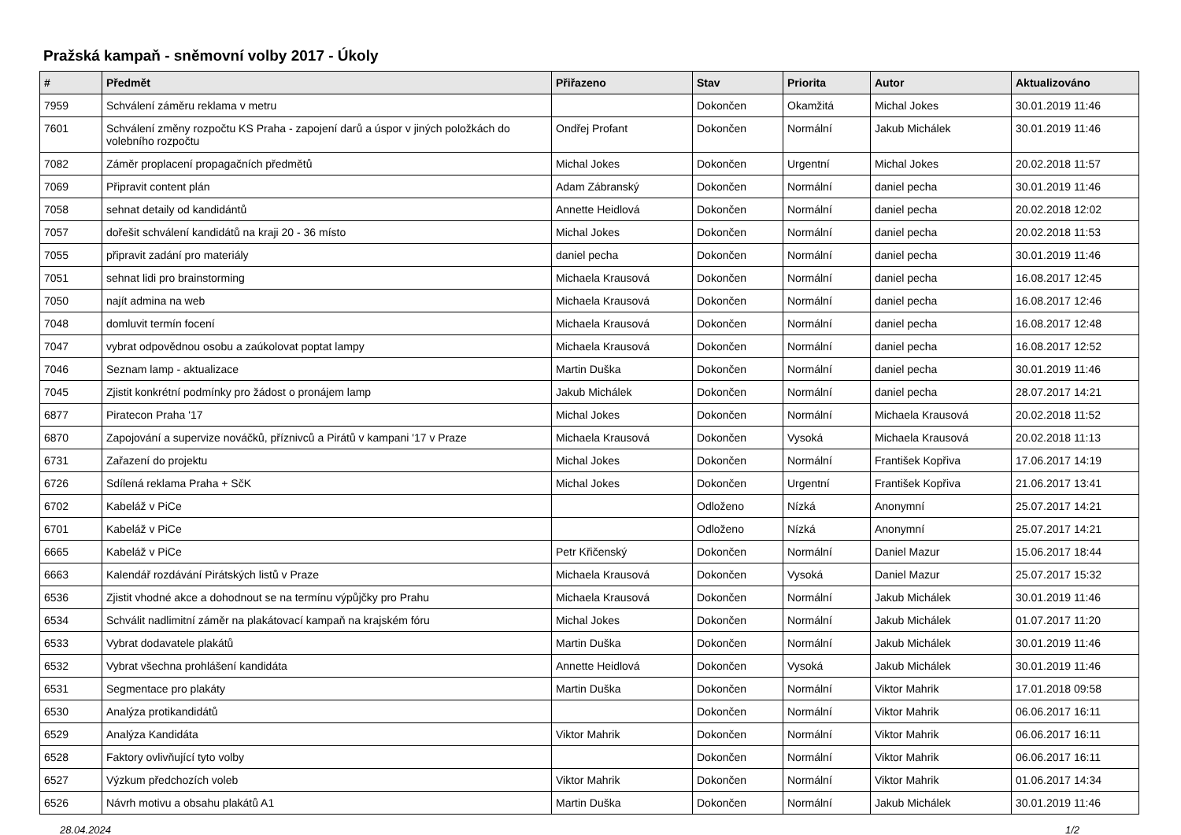Pražská kampaň - sněmovní volby 2017 - Úkoly
| # | Předmět | Přiřazeno | Stav | Priorita | Autor | Aktualizováno |
| --- | --- | --- | --- | --- | --- | --- |
| 7959 | Schválení záměru reklama v metru | | Dokončen | Okamžitá | Michal Jokes | 30.01.2019 11:46 |
| 7601 | Schválení změny rozpočtu KS Praha - zapojení darů a úspor v jiných položkách do volebního rozpočtu | Ondřej Profant | Dokončen | Normální | Jakub Michálek | 30.01.2019 11:46 |
| 7082 | Záměr proplacení propagačních předmětů | Michal Jokes | Dokončen | Urgentní | Michal Jokes | 20.02.2018 11:57 |
| 7069 | Připravit content plán | Adam Zábranský | Dokončen | Normální | daniel pecha | 30.01.2019 11:46 |
| 7058 | sehnat detaily od kandidántů | Annette Heidlová | Dokončen | Normální | daniel pecha | 20.02.2018 12:02 |
| 7057 | dořešit schválení kandidátů na kraji 20 - 36 místo | Michal Jokes | Dokončen | Normální | daniel pecha | 20.02.2018 11:53 |
| 7055 | připravit zadání pro materiály | daniel pecha | Dokončen | Normální | daniel pecha | 30.01.2019 11:46 |
| 7051 | sehnat lidi pro brainstorming | Michaela Krausová | Dokončen | Normální | daniel pecha | 16.08.2017 12:45 |
| 7050 | najít admina na web | Michaela Krausová | Dokončen | Normální | daniel pecha | 16.08.2017 12:46 |
| 7048 | domluvit termín focení | Michaela Krausová | Dokončen | Normální | daniel pecha | 16.08.2017 12:48 |
| 7047 | vybrat odpovědnou osobu a zaúkolovat poptat lampy | Michaela Krausová | Dokončen | Normální | daniel pecha | 16.08.2017 12:52 |
| 7046 | Seznam lamp - aktualizace | Martin Duška | Dokončen | Normální | daniel pecha | 30.01.2019 11:46 |
| 7045 | Zjistit konkrétní podmínky pro žádost o pronájem lamp | Jakub Michálek | Dokončen | Normální | daniel pecha | 28.07.2017 14:21 |
| 6877 | Piratecon Praha '17 | Michal Jokes | Dokončen | Normální | Michaela Krausová | 20.02.2018 11:52 |
| 6870 | Zapojování a supervize nováčků, příznivců a Pirátů v kampani '17 v Praze | Michaela Krausová | Dokončen | Vysoká | Michaela Krausová | 20.02.2018 11:13 |
| 6731 | Zařazení do projektu | Michal Jokes | Dokončen | Normální | František Kopřiva | 17.06.2017 14:19 |
| 6726 | Sdílená reklama Praha + SčK | Michal Jokes | Dokončen | Urgentní | František Kopřiva | 21.06.2017 13:41 |
| 6702 | Kabeláž v PiCe | | Odloženo | Nízká | Anonymní | 25.07.2017 14:21 |
| 6701 | Kabeláž v PiCe | | Odloženo | Nízká | Anonymní | 25.07.2017 14:21 |
| 6665 | Kabeláž v PiCe | Petr Křičenský | Dokončen | Normální | Daniel Mazur | 15.06.2017 18:44 |
| 6663 | Kalendář rozdávání Pirátských listů v Praze | Michaela Krausová | Dokončen | Vysoká | Daniel Mazur | 25.07.2017 15:32 |
| 6536 | Zjistit vhodné akce a dohodnout se na termínu výpůjčky pro Prahu | Michaela Krausová | Dokončen | Normální | Jakub Michálek | 30.01.2019 11:46 |
| 6534 | Schválit nadlimitní záměr na plakátovací kampaň na krajském fóru | Michal Jokes | Dokončen | Normální | Jakub Michálek | 01.07.2017 11:20 |
| 6533 | Vybrat dodavatele plakátů | Martin Duška | Dokončen | Normální | Jakub Michálek | 30.01.2019 11:46 |
| 6532 | Vybrat všechna prohlášení kandidáta | Annette Heidlová | Dokončen | Vysoká | Jakub Michálek | 30.01.2019 11:46 |
| 6531 | Segmentace pro plakáty | Martin Duška | Dokončen | Normální | Viktor Mahrik | 17.01.2018 09:58 |
| 6530 | Analýza protikandidátů | | Dokončen | Normální | Viktor Mahrik | 06.06.2017 16:11 |
| 6529 | Analýza Kandidáta | Viktor Mahrik | Dokončen | Normální | Viktor Mahrik | 06.06.2017 16:11 |
| 6528 | Faktory ovlivňující tyto volby | | Dokončen | Normální | Viktor Mahrik | 06.06.2017 16:11 |
| 6527 | Výzkum předchozích voleb | Viktor Mahrik | Dokončen | Normální | Viktor Mahrik | 01.06.2017 14:34 |
| 6526 | Návrh motivu a obsahu plakátů A1 | Martin Duška | Dokončen | Normální | Jakub Michálek | 30.01.2019 11:46 |
28.04.2024 1/2